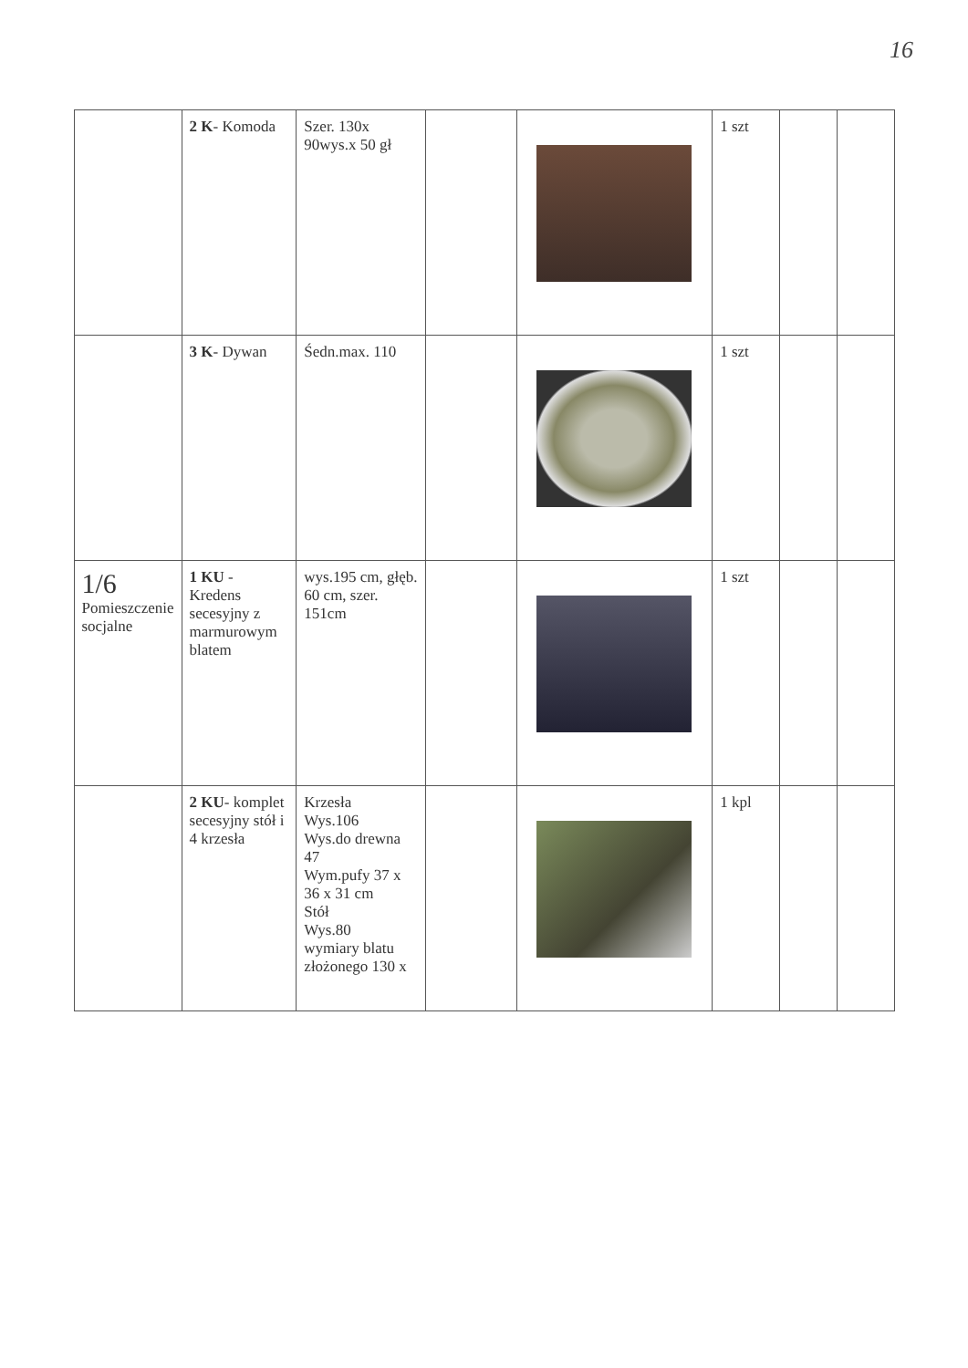16
| | 2 K - Komoda | Szer. 130x 90wys.x 50 gł | | | 1 szt | | |
| | 3 K - Dywan | Śedn.max. 110 | | | 1 szt | | |
| 1/6 Pomieszczenie socjalne | 1 KU - Kredens secesyjny z marmurowym blatem | wys.195 cm, głęb. 60 cm, szer. 151cm | | | 1 szt | | |
| | 2 KU - komplet secesyjny stół i 4 krzesła | Krzesła Wys.106 Wys.do drewna 47 Wym.pufy 37 x 36 x 31 cm Stół Wys.80 wymiary blatu złożonego 130 x | | | 1 kpl | | |